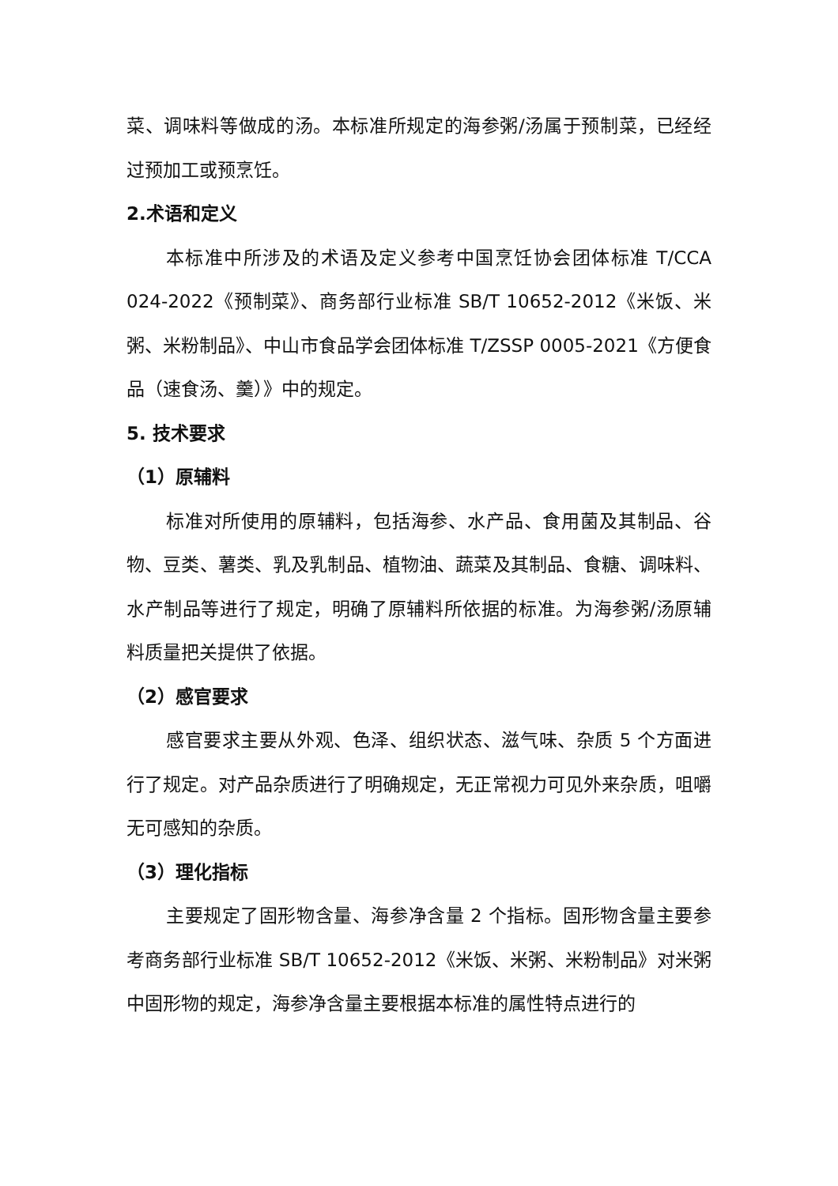菜、调味料等做成的汤。本标准所规定的海参粥/汤属于预制菜，已经经过预加工或预烹饪。
2.术语和定义
本标准中所涉及的术语及定义参考中国烹饪协会团体标准 T/CCA 024-2022《预制菜》、商务部行业标准 SB/T 10652-2012《米饭、米粥、米粉制品》、中山市食品学会团体标准 T/ZSSP 0005-2021《方便食品（速食汤、羹）》中的规定。
5. 技术要求
（1）原辅料
标准对所使用的原辅料，包括海参、水产品、食用菌及其制品、谷物、豆类、薯类、乳及乳制品、植物油、蔬菜及其制品、食糖、调味料、水产制品等进行了规定，明确了原辅料所依据的标准。为海参粥/汤原辅料质量把关提供了依据。
（2）感官要求
感官要求主要从外观、色泽、组织状态、滋气味、杂质 5 个方面进行了规定。对产品杂质进行了明确规定，无正常视力可见外来杂质，咀嚼无可感知的杂质。
（3）理化指标
主要规定了固形物含量、海参净含量 2 个指标。固形物含量主要参考商务部行业标准 SB/T 10652-2012《米饭、米粥、米粉制品》对米粥中固形物的规定，海参净含量主要根据本标准的属性特点进行的